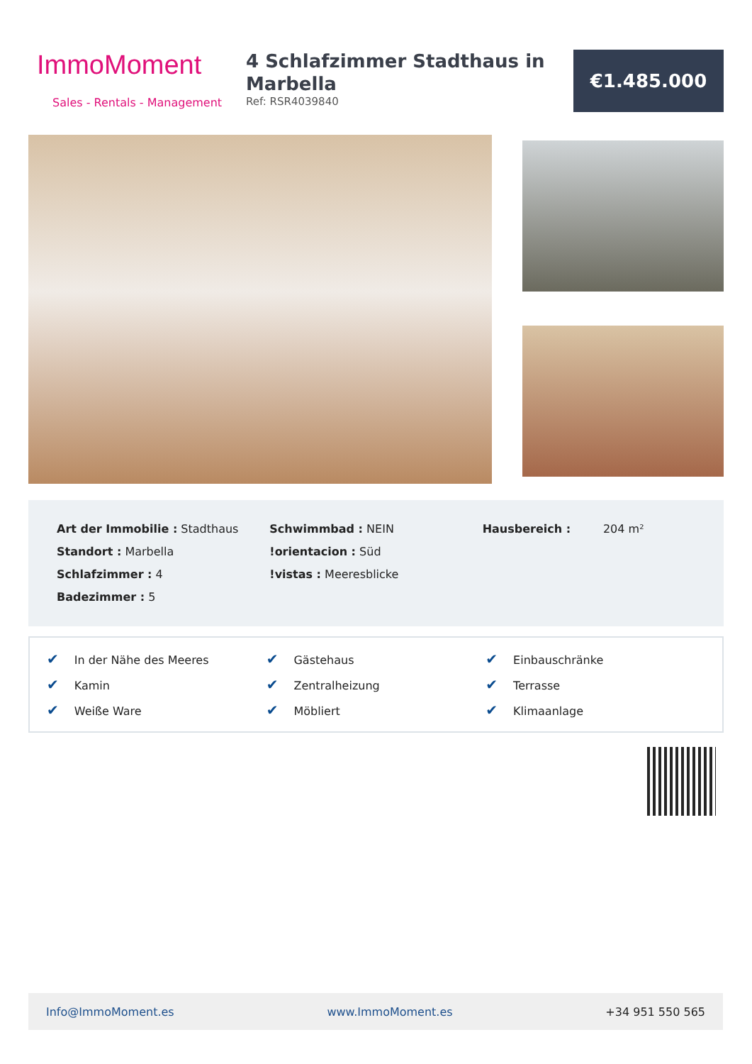ImmoMoment
Sales - Rentals - Management
4 Schlafzimmer Stadthaus in Marbella
Ref: RSR4039840
€1.485.000
Art der Immobilie : Stadthaus
Standort : Marbella
Schlafzimmer : 4
Badezimmer : 5
Schwimmbad : NEIN
!orientacion : Süd
!vistas : Meeresblicke
Hausbereich : 204 m²
✔ In der Nähe des Meeres ✔ Gästehaus ✔ Einbauschränke ✔ Kamin ✔ Zentralheizung ✔ Terrasse ✔ Weiße Ware ✔ Möbliert ✔ Klimaanlage
Info@ImmoMoment.es www.ImmoMoment.es +34 951 550 565